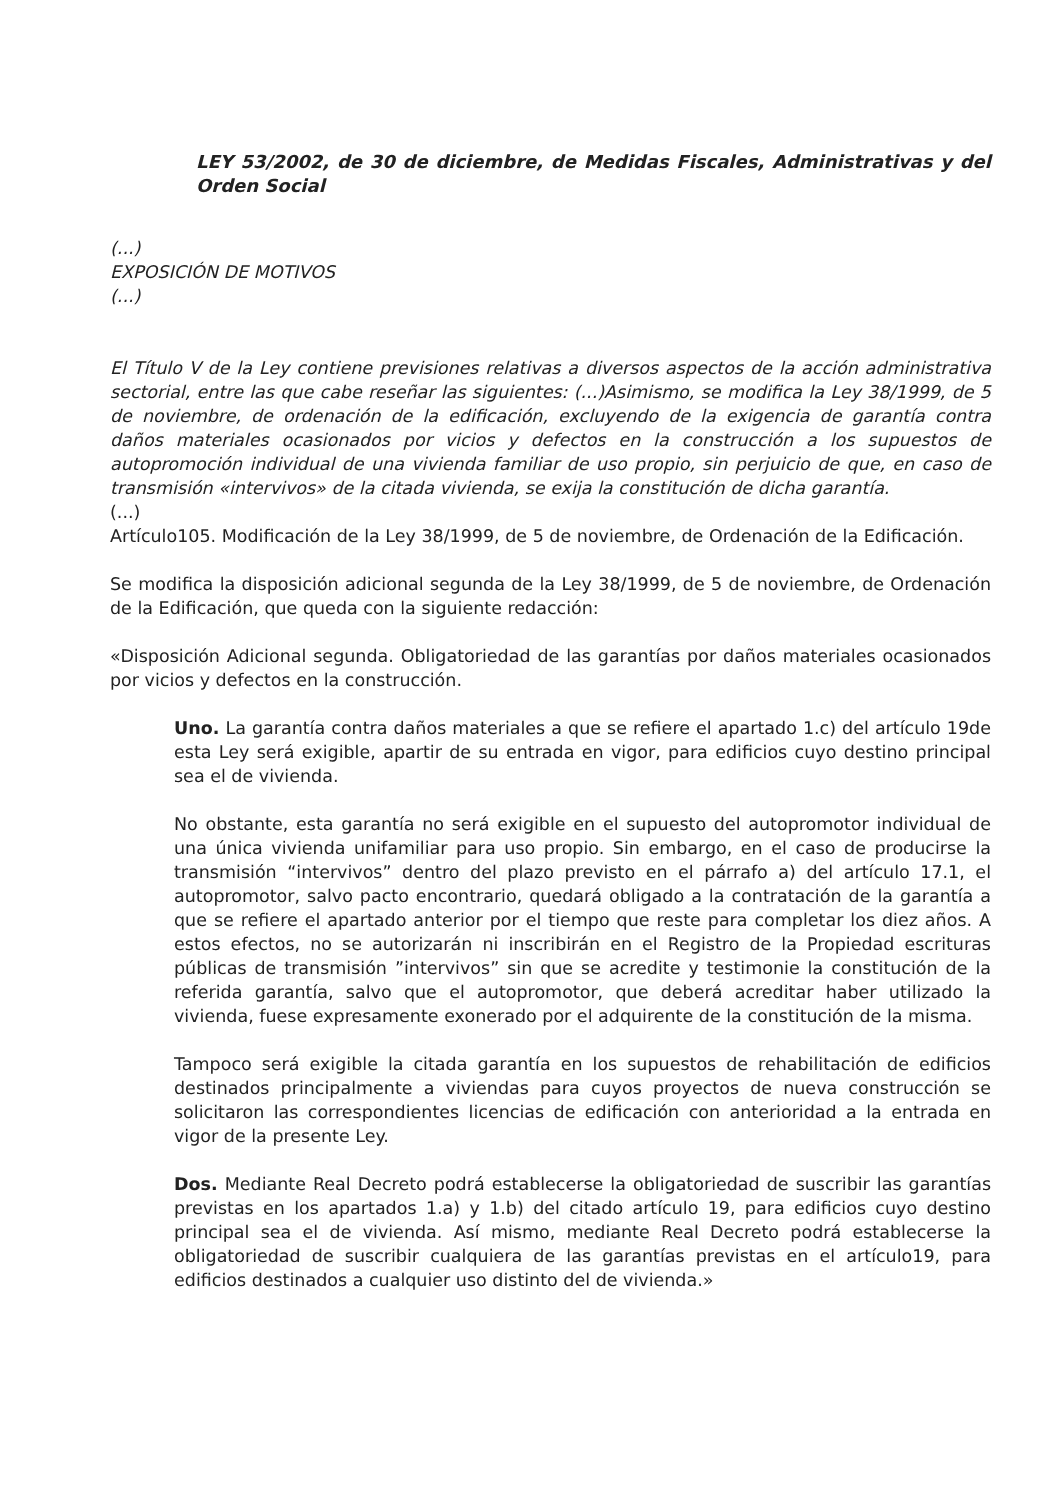LEY 53/2002, de 30 de diciembre, de Medidas Fiscales, Administrativas y del Orden Social
(...)
EXPOSICIÓN DE MOTIVOS
(...)
El Título V de la Ley contiene previsiones relativas a diversos aspectos de la acción administrativa sectorial, entre las que cabe reseñar las siguientes: (...)Asimismo, se modifica la Ley 38/1999, de 5 de noviembre, de ordenación de la edificación, excluyendo de la exigencia de garantía contra daños materiales ocasionados por vicios y defectos en la construcción a los supuestos de autopromoción individual de una vivienda familiar de uso propio, sin perjuicio de que, en caso de transmisión «intervivos» de la citada vivienda, se exija la constitución de dicha garantía.
(...)
Artículo105. Modificación de la Ley 38/1999, de 5 de noviembre, de Ordenación de la Edificación.
Se modifica la disposición adicional segunda de la Ley 38/1999, de 5 de noviembre, de Ordenación de la Edificación, que queda con la siguiente redacción:
«Disposición Adicional segunda. Obligatoriedad de las garantías por daños materiales ocasionados por vicios y defectos en la construcción.
Uno. La garantía contra daños materiales a que se refiere el apartado 1.c) del artículo 19de esta Ley será exigible, apartir de su entrada en vigor, para edificios cuyo destino principal sea el de vivienda.
No obstante, esta garantía no será exigible en el supuesto del autopromotor individual de una única vivienda unifamiliar para uso propio. Sin embargo, en el caso de producirse la transmisión “intervivos” dentro del plazo previsto en el párrafo a) del artículo 17.1, el autopromotor, salvo pacto encontrario, quedará obligado a la contratación de la garantía a que se refiere el apartado anterior por el tiempo que reste para completar los diez años. A estos efectos, no se autorizarán ni inscribirán en el Registro de la Propiedad escrituras públicas de transmisión ”intervivos” sin que se acredite y testimonie la constitución de la referida garantía, salvo que el autopromotor, que deberá acreditar haber utilizado la vivienda, fuese expresamente exonerado por el adquirente de la constitución de la misma.
Tampoco será exigible la citada garantía en los supuestos de rehabilitación de edificios destinados principalmente a viviendas para cuyos proyectos de nueva construcción se solicitaron las correspondientes licencias de edificación con anterioridad a la entrada en vigor de la presente Ley.
Dos. Mediante Real Decreto podrá establecerse la obligatoriedad de suscribir las garantías previstas en los apartados 1.a) y 1.b) del citado artículo 19, para edificios cuyo destino principal sea el de vivienda. Así mismo, mediante Real Decreto podrá establecerse la obligatoriedad de suscribir cualquiera de las garantías previstas en el artículo19, para edificios destinados a cualquier uso distinto del de vivienda.»